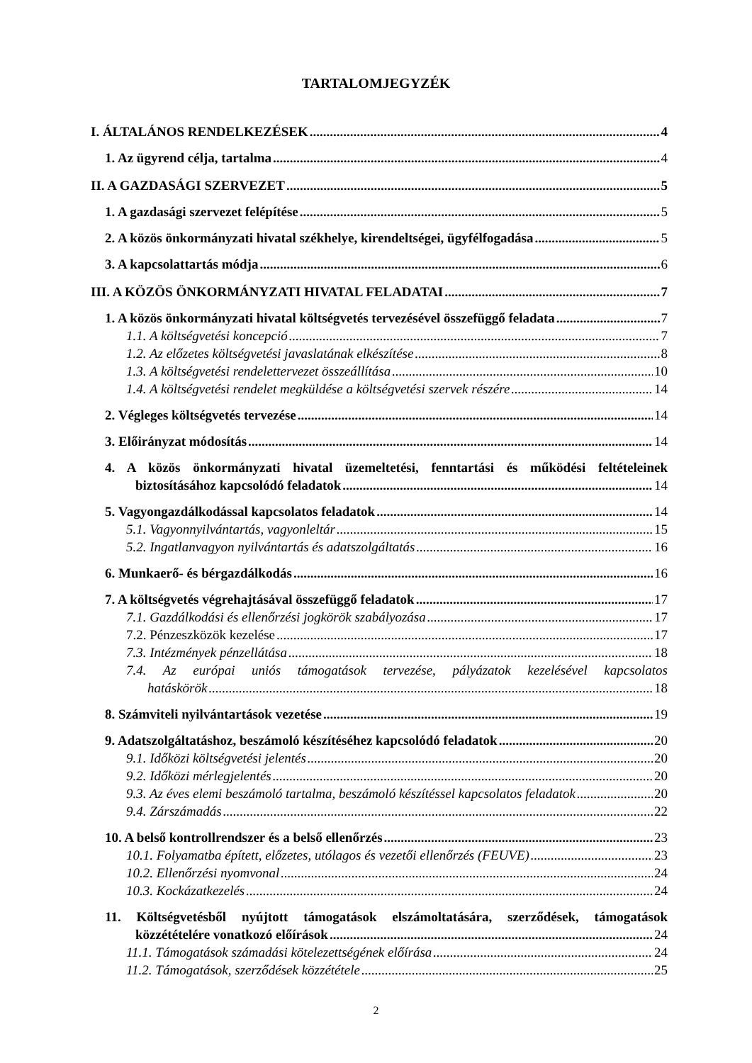TARTALOMJEGYZÉK
I. ÁLTALÁNOS RENDELKEZÉSEK 4
1. Az ügyrend célja, tartalma 4
II. A GAZDASÁGI SZERVEZET 5
1. A gazdasági szervezet felépítése 5
2. A közös önkormányzati hivatal székhelye, kirendeltségei, ügyfélfogadása 5
3. A kapcsolattartás módja 6
III. A KÖZÖS ÖNKORMÁNYZATI HIVATAL FELADATAI 7
1. A közös önkormányzati hivatal költségvetés tervezésével összefüggő feladata 7
1.1. A költségvetési koncepció 7
1.2. Az előzetes költségvetési javaslatának elkészítése 8
1.3. A költségvetési rendelettervezet összeállítása 10
1.4. A költségvetési rendelet megküldése a költségvetési szervek részére 14
2. Végleges költségvetés tervezése 14
3. Előirányzat módosítás 14
4. A közös önkormányzati hivatal üzemeltetési, fenntartási és működési feltételeinek
biztosításához kapcsolódó feladatok 14
5. Vagyongazdálkodással kapcsolatos feladatok 14
5.1. Vagyonnyilvántartás, vagyonleltár 15
5.2. Ingatlanvagyon nyilvántartás és adatszolgáltatás 16
6. Munkaerő- és bérgazdálkodás 16
7. A költségvetés végrehajtásával összefüggő feladatok 17
7.1. Gazdálkodási és ellenőrzési jogkörök szabályozása 17
7.2. Pénzeszközök kezelése 17
7.3. Intézmények pénzellátása 18
7.4. Az európai uniós támogatások tervezése, pályázatok kezelésével kapcsolatos
hatáskörök 18
8. Számviteli nyilvántartások vezetése 19
9. Adatszolgáltatáshoz, beszámoló készítéséhez kapcsolódó feladatok 20
9.1. Időközi költségvetési jelentés 20
9.2. Időközi mérlegjelentés 20
9.3. Az éves elemi beszámoló tartalma, beszámoló készítéssel kapcsolatos feladatok 20
9.4. Zárszámadás 22
10. A belső kontrollrendszer és a belső ellenőrzés 23
10.1. Folyamatba épített, előzetes, utólagos és vezetői ellenőrzés (FEUVE) 23
10.2. Ellenőrzési nyomvonal 24
10.3. Kockázatkezelés 24
11. Költségvetésből nyújtott támogatások elszámoltatására, szerződések, támogatások
közzétételére vonatkozó előírások 24
11.1. Támogatások számadási kötelezettségének előírása 24
11.2. Támogatások, szerződések közzététele 25
2